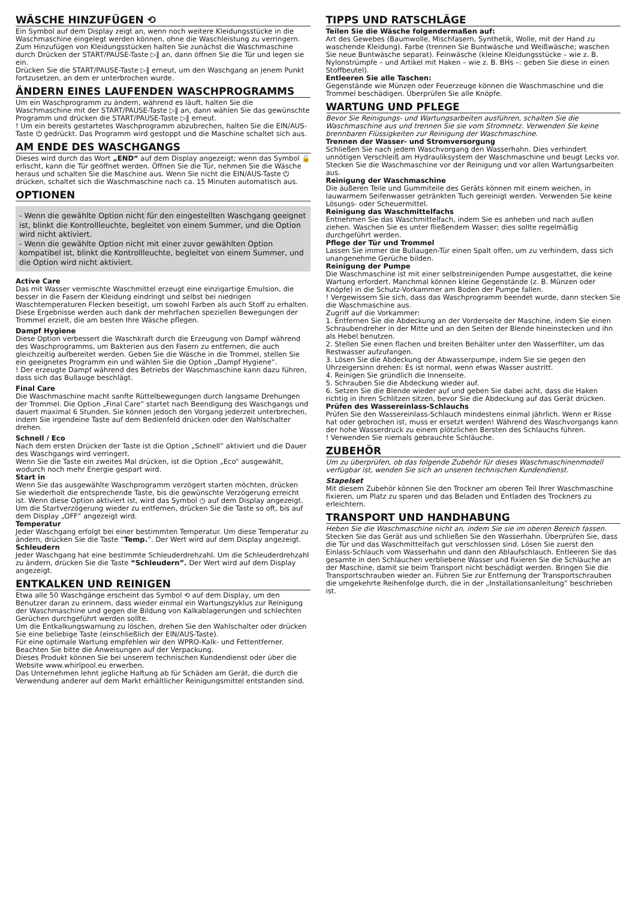WÄSCHE HINZUFÜGEN ⟲
Ein Symbol auf dem Display zeigt an, wenn noch weitere Kleidungsstücke in die Waschmaschine eingelegt werden können, ohne die Waschleistung zu verringern. Zum Hinzufügen von Kleidungsstücken halten Sie zunächst die Waschmaschine durch Drücken der START/PAUSE-Taste ▷‖ an, dann öffnen Sie die Tür und legen sie ein.
Drücken Sie die START/PAUSE-Taste ▷‖ erneut, um den Waschgang an jenem Punkt fortzusetzen, an dem er unterbrochen wurde.
ÄNDERN EINES LAUFENDEN WASCHPROGRAMMS
Um ein Waschprogramm zu ändern, während es läuft, halten Sie die Waschmaschine mit der START/PAUSE-Taste ▷‖ an, dann wählen Sie das gewünschte Programm und drücken die START/PAUSE-Taste ▷‖ erneut.
! Um ein bereits gestartetes Waschprogramm abzubrechen, halten Sie die EIN/AUS-Taste ⏻ gedrückt. Das Programm wird gestoppt und die Maschine schaltet sich aus.
AM ENDE DES WASCHGANGS
Dieses wird durch das Wort „END“ auf dem Display angezeigt; wenn das Symbol 🔒 erlischt, kann die Tür geöffnet werden. Öffnen Sie die Tür, nehmen Sie die Wäsche heraus und schalten Sie die Maschine aus. Wenn Sie nicht die EIN/AUS-Taste ⏻ drücken, schaltet sich die Waschmaschine nach ca. 15 Minuten automatisch aus.
OPTIONEN
- Wenn die gewählte Option nicht für den eingestellten Waschgang geeignet ist, blinkt die Kontrollleuchte, begleitet von einem Summer, und die Option wird nicht aktiviert.
- Wenn die gewählte Option nicht mit einer zuvor gewählten Option kompatibel ist, blinkt die Kontrollleuchte, begleitet von einem Summer, und die Option wird nicht aktiviert.
Active Care
Das mit Wasser vermischte Waschmittel erzeugt eine einzigartige Emulsion, die besser in die Fasern der Kleidung eindringt und selbst bei niedrigen Waschtemperaturen Flecken beseitigt, um sowohl Farben als auch Stoff zu erhalten. Diese Ergebnisse werden auch dank der mehrfachen speziellen Bewegungen der Trommel erzielt, die am besten Ihre Wäsche pflegen.
Dampf Hygiene
Diese Option verbessert die Waschkraft durch die Erzeugung von Dampf während des Waschprogramms, um Bakterien aus den Fasern zu entfernen, die auch gleichzeitig aufbereitet werden. Geben Sie die Wäsche in die Trommel, stellen Sie ein geeignetes Programm ein und wählen Sie die Option „Dampf Hygiene“.
! Der erzeugte Dampf während des Betriebs der Waschmaschine kann dazu führen, dass sich das Bullauge beschlägt.
Final Care
Die Waschmaschine macht sanfte Rüttelbewegungen durch langsame Drehungen der Trommel. Die Option „Final Care“ startet nach Beendigung des Waschgangs und dauert maximal 6 Stunden. Sie können jedoch den Vorgang jederzeit unterbrechen, indem Sie irgendeine Taste auf dem Bedienfeld drücken oder den Wahlschalter drehen.
Schnell / Eco
Nach dem ersten Drücken der Taste ist die Option „Schnell“ aktiviert und die Dauer des Waschgangs wird verringert.
Wenn Sie die Taste ein zweites Mal drücken, ist die Option „Eco“ ausgewählt, wodurch noch mehr Energie gespart wird.
Start in
Wenn Sie das ausgewählte Waschprogramm verzögert starten möchten, drücken Sie wiederholt die entsprechende Taste, bis die gewünschte Verzögerung erreicht ist. Wenn diese Option aktiviert ist, wird das Symbol ◷ auf dem Display angezeigt. Um die Startverzögerung wieder zu entfernen, drücken Sie die Taste so oft, bis auf dem Display „OFF“ angezeigt wird.
Temperatur
Jeder Waschgang erfolgt bei einer bestimmten Temperatur. Um diese Temperatur zu ändern, drücken Sie die Taste “Temp.”. Der Wert wird auf dem Display angezeigt.
Schleudern
Jeder Waschgang hat eine bestimmte Schleuderdrehzahl. Um die Schleuderdrehzahl zu ändern, drücken Sie die Taste “Schleudern”. Der Wert wird auf dem Display angezeigt.
ENTKALKEN UND REINIGEN
Etwa alle 50 Waschgänge erscheint das Symbol ⟲ auf dem Display, um den Benutzer daran zu erinnern, dass wieder einmal ein Wartungszyklus zur Reinigung der Waschmaschine und gegen die Bildung von Kalkablagerungen und schlechten Gerüchen durchgeführt werden sollte.
Um die Entkalkungswarnung zu löschen, drehen Sie den Wahlschalter oder drücken Sie eine beliebige Taste (einschließlich der EIN/AUS-Taste).
Für eine optimale Wartung empfehlen wir den WPRO-Kalk- und Fettentferner. Beachten Sie bitte die Anweisungen auf der Verpackung.
Dieses Produkt können Sie bei unserem technischen Kundendienst oder über die Website www.whirlpool.eu erwerben.
Das Unternehmen lehnt jegliche Haftung ab für Schäden am Gerät, die durch die Verwendung anderer auf dem Markt erhältlicher Reinigungsmittel entstanden sind.
TIPPS UND RATSCHLÄGE
Teilen Sie die Wäsche folgendermaßen auf:
Art des Gewebes (Baumwolle, Mischfasern, Synthetik, Wolle, mit der Hand zu waschende Kleidung). Farbe (trennen Sie Buntwäsche und Weißwäsche; waschen Sie neue Buntwäsche separat). Feinwäsche (kleine Kleidungsstücke – wie z. B. Nylonstrümpfe – und Artikel mit Haken – wie z. B. BHs –: geben Sie diese in einen Stoffbeutel).
Entleeren Sie alle Taschen:
Gegenstände wie Münzen oder Feuerzeuge können die Waschmaschine und die Trommel beschädigen. Überprüfen Sie alle Knöpfe.
WARTUNG UND PFLEGE
Bevor Sie Reinigungs- und Wartungsarbeiten ausführen, schalten Sie die Waschmaschine aus und trennen Sie sie vom Stromnetz. Verwenden Sie keine brennbaren Flüssigkeiten zur Reinigung der Waschmaschine.
Trennen der Wasser- und Stromversorgung
Schließen Sie nach jedem Waschvorgang den Wasserhahn. Dies verhindert unnötigen Verschleiß am Hydrauliksystem der Waschmaschine und beugt Lecks vor.
Stecken Sie die Waschmaschine vor der Reinigung und vor allen Wartungsarbeiten aus.
Reinigung der Waschmaschine
Die äußeren Teile und Gummiteile des Geräts können mit einem weichen, in lauwarmem Seifenwasser getränkten Tuch gereinigt werden. Verwenden Sie keine Lösungs- oder Scheuermittel.
Reinigung das Waschmittelfachs
Entnehmen Sie das Waschmittelfach, indem Sie es anheben und nach außen ziehen. Waschen Sie es unter fließendem Wasser; dies sollte regelmäßig durchgeführt werden.
Pflege der Tür und Trommel
Lassen Sie immer die Bullaugen-Tür einen Spalt offen, um zu verhindern, dass sich unangenehme Gerüche bilden.
Reinigung der Pumpe
Die Waschmaschine ist mit einer selbstreinigenden Pumpe ausgestattet, die keine Wartung erfordert. Manchmal können kleine Gegenstände (z. B. Münzen oder Knöpfe) in die Schutz-Vorkammer am Boden der Pumpe fallen.
! Vergewissern Sie sich, dass das Waschprogramm beendet wurde, dann stecken Sie die Waschmaschine aus.
Zugriff auf die Vorkammer:
1. Entfernen Sie die Abdeckung an der Vorderseite der Maschine, indem Sie einen Schraubendreher in der Mitte und an den Seiten der Blende hineinstecken und ihn als Hebel benutzen.
2. Stellen Sie einen flachen und breiten Behälter unter den Wasserfilter, um das Restwasser aufzufangen.
3. Lösen Sie die Abdeckung der Abwasserpumpe, indem Sie sie gegen den Uhrzeigersinn drehen: Es ist normal, wenn etwas Wasser austritt.
4. Reinigen Sie gründlich die Innenseite.
5. Schrauben Sie die Abdeckung wieder auf.
6. Setzen Sie die Blende wieder auf und geben Sie dabei acht, dass die Haken richtig in ihren Schlitzen sitzen, bevor Sie die Abdeckung auf das Gerät drücken.
Prüfen des Wassereinlass-Schlauchs
Prüfen Sie den Wassereinlass-Schlauch mindestens einmal jährlich. Wenn er Risse hat oder gebrochen ist, muss er ersetzt werden! Während des Waschvorgangs kann der hohe Wasserdruck zu einem plötzlichen Bersten des Schlauchs führen.
! Verwenden Sie niemals gebrauchte Schläuche.
ZUBEHÖR
Um zu überprüfen, ob das folgende Zubehör für dieses Waschmaschinenmodell verfügbar ist, wenden Sie sich an unseren technischen Kundendienst.
Stapelset
Mit diesem Zubehör können Sie den Trockner am oberen Teil Ihrer Waschmaschine fixieren, um Platz zu sparen und das Beladen und Entladen des Trockners zu erleichtern.
TRANSPORT UND HANDHABUNG
Heben Sie die Waschmaschine nicht an, indem Sie sie im oberen Bereich fassen.
Stecken Sie das Gerät aus und schließen Sie den Wasserhahn. Überprüfen Sie, dass die Tür und das Waschmittelfach gut verschlossen sind. Lösen Sie zuerst den Einlass-Schlauch vom Wasserhahn und dann den Ablaufschlauch. Entleeren Sie das gesamte in den Schläuchen verbliebene Wasser und fixieren Sie die Schläuche an der Maschine, damit sie beim Transport nicht beschädigt werden. Bringen Sie die Transportschrauben wieder an. Führen Sie zur Entfernung der Transportschrauben die umgekehrte Reihenfolge durch, die in der „Installationsanleitung“ beschrieben ist.